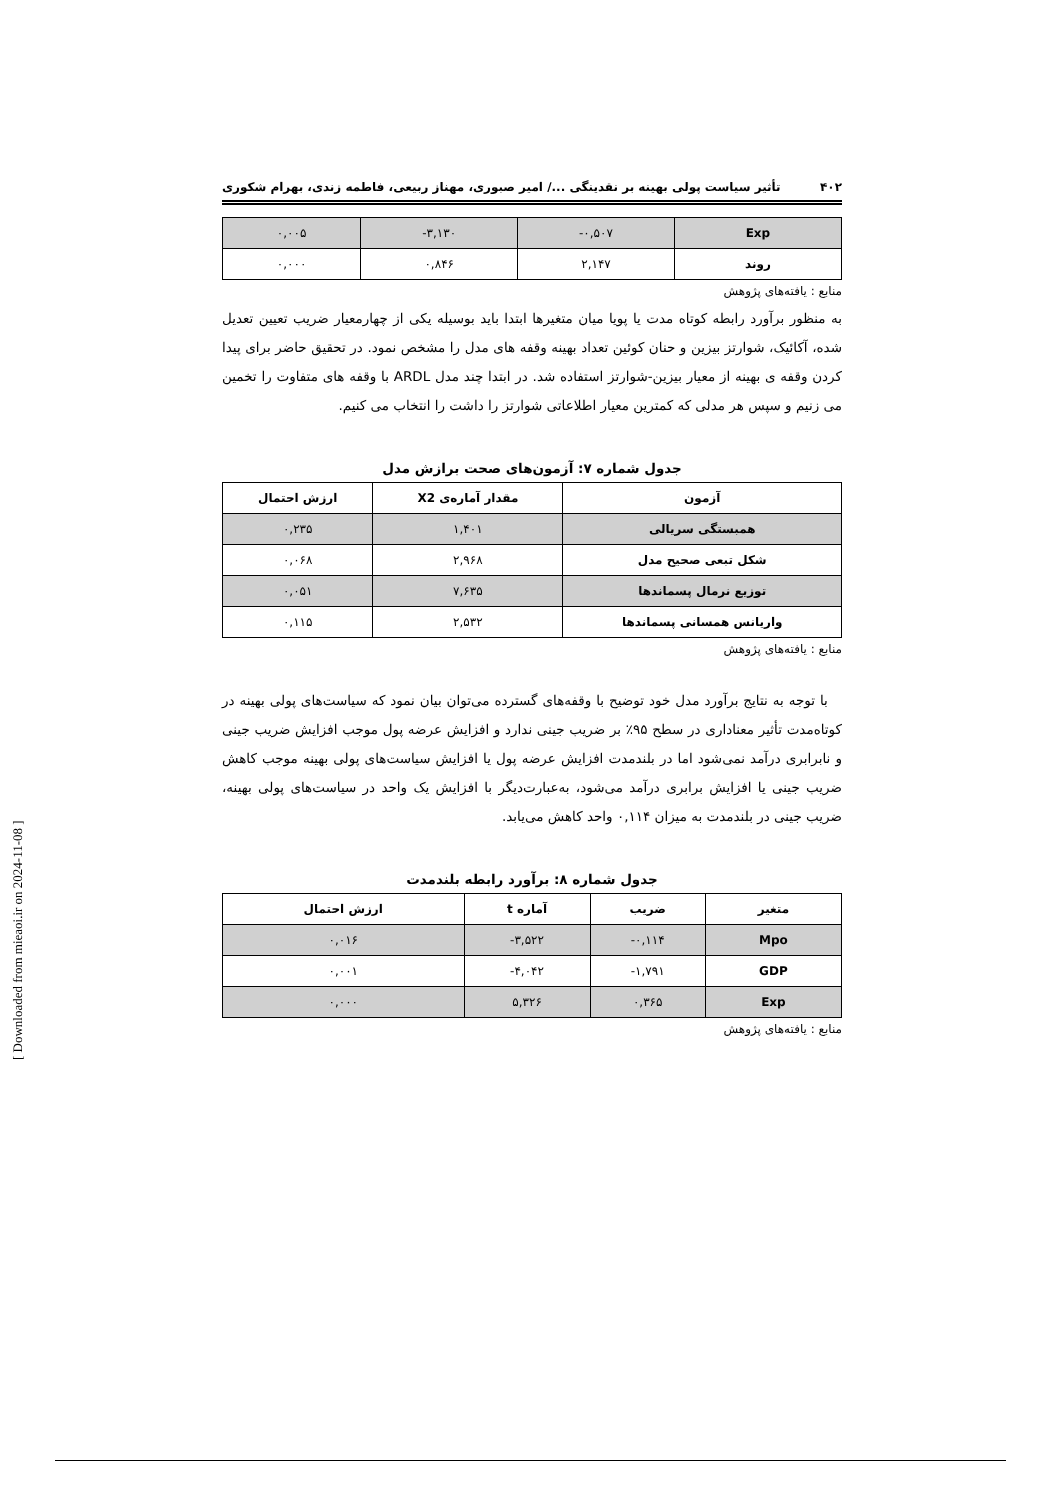۴۰۲ تأثیر سیاست پولی بهینه بر نقدینگی .../ امیر صبوری، مهناز ربیعی، فاطمه زندی، بهرام شکوری
| Exp | ۰,۵۰۷- | ۳,۱۳۰- | ۰,۰۰۵ |
| روند | ۲,۱۴۷ | ۰,۸۴۶ | ۰,۰۰۰ |
منابع : یافته‌های پژوهش
به منظور برآورد رابطه کوتاه مدت یا پویا میان متغیرها ابتدا باید بوسیله یکی از چهارمعیار ضریب تعیین تعدیل شده، آکائیک، شوارتز بیزین و حنان کوئین تعداد بهینه وقفه های مدل را مشخص نمود. در تحقیق حاضر برای پیدا کردن وقفه ی بهینه از معیار بیزین-شوارتز استفاده شد. در ابتدا چند مدل ARDL با وقفه های متفاوت را تخمین می زنیم و سپس هر مدلی که کمترین معیار اطلاعاتی شوارتز را داشت را انتخاب می کنیم.
جدول شماره ۷: آزمون‌های صحت برازش مدل
| آزمون | مقدار آماره‌ی X2 | ارزش احتمال |
| --- | --- | --- |
| همبستگی سریالی | ۱,۴۰۱ | ۰,۲۳۵ |
| شکل تبعی صحیح مدل | ۲,۹۶۸ | ۰,۰۶۸ |
| توزیع نرمال پسماندها | ۷,۶۳۵ | ۰,۰۵۱ |
| واریانس همسانی پسماندها | ۲,۵۳۲ | ۰,۱۱۵ |
منابع : یافته‌های پژوهش
با توجه به نتایج برآورد مدل خود توضیح با وقفه‌های گسترده می‌توان بیان نمود که سیاست‌های پولی بهینه در کوتاه‌مدت تأثیر معناداری در سطح ۹۵٪ بر ضریب جینی ندارد و افزایش عرضه پول موجب افزایش ضریب جینی و نابرابری درآمد نمی‌شود اما در بلندمدت افزایش عرضه پول یا افزایش سیاست‌های پولی بهینه موجب کاهش ضریب جینی یا افزایش برابری درآمد می‌شود، به‌عبارت‌دیگر با افزایش یک واحد در سیاست‌های پولی بهینه، ضریب جینی در بلندمدت به میزان ۰,۱۱۴ واحد کاهش می‌یابد.
جدول شماره ۸: برآورد رابطه بلندمدت
| متغیر | ضریب | آماره t | ارزش احتمال |
| --- | --- | --- | --- |
| Mpo | ۰,۱۱۴- | ۳,۵۲۲- | ۰,۰۱۶ |
| GDP | ۱,۷۹۱- | ۴,۰۴۲- | ۰,۰۰۱ |
| Exp | ۰,۳۶۵ | ۵,۳۲۶ | ۰,۰۰۰ |
منابع : یافته‌های پژوهش
[ Downloaded from mieaoi.ir on 2024-11-08 ]